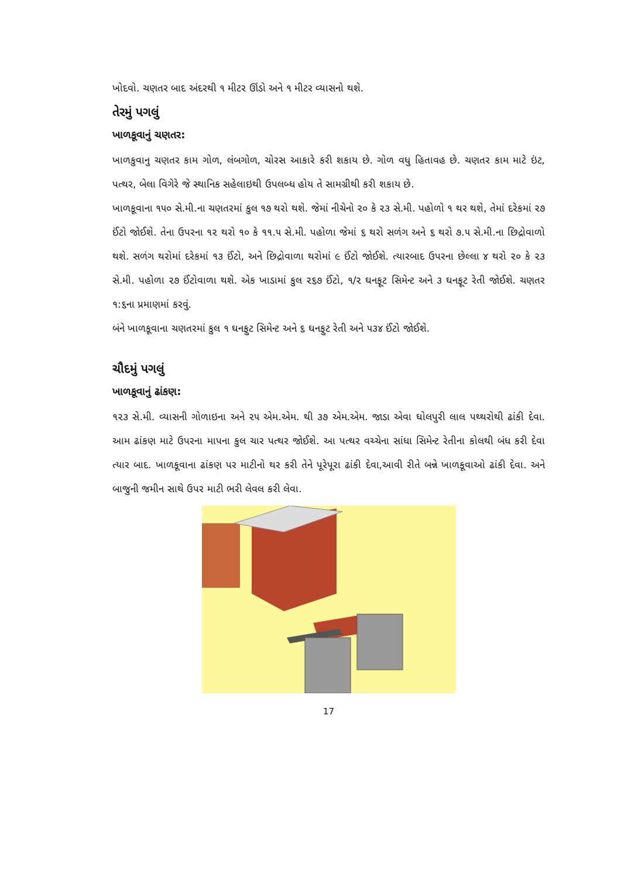ખોદવો. ચણતર બાદ અંદરથી ૧ મીટર ઊંડો અને ૧ મીટર વ્યાસનો થશે.
તેરમું પગલું
ખાળકૂવાનું ચણતર:
ખાળકુવાનુ ચણતર કામ ગોળ, લંબગોળ, ચોરસ આકારે કરી શકાય છે. ગોળ વધુ હિતાવહ છે. ચણતર કામ માટે ઇંટ, પત્થર, બેલા વિગેરે જે સ્થાનિક સહેલાઇથી ઉપલબ્ધ હોય તે સામગ્રીથી કરી શકાય છે.
ખાળકૂવાના ૧૫૦ સે.મી.ના ચણતરમાં કુલ ૧૭ થરો થશે. જેમાં નીચેનો ૨૦ કે ૨૩ સે.મી. પહોળો ૧ થર થશે, તેમાં દરેકમાં ૨૭ ઈંટો જોઈશે. તેના ઉપરના ૧૨ થરો ૧૦ કે ૧૧.૫ સે.મી. પહોળા જેમાં ૬ થરો સળંગ અને ૬ થરો ૭.૫ સે.મી.ના છિદ્રોવાળો થશે. સળંગ થરોમાં દરેકમાં ૧૩ ઈંટો, અને છિદ્રોવાળા થરોમાં ૯ ઈંટો જોઈશે. ત્યારબાદ ઉપરના છેલ્લા ૪ થરો ૨૦ કે ૨૩ સે.મી. પહોળા ૨૭ ઈંટોવાળા થશે. એક ખાડામાં કુલ ૨૬૭ ઈંટો, ૧/૨ ઘનફૂટ સિમેન્ટ અને ૩ ઘનફૂટ રેતી જોઈશે. ચણતર ૧:૬ના પ્રમાણમાં કરવું.
બંને ખાળકૂવાના ચણતરમાં કુલ ૧ ઘનફુટ સિમેન્ટ અને ૬ ઘનફુટ રેતી અને ૫૩૪ ઈંટો જોઈશે.
ચૌદમું પગલું
ખાળકૂવાનું ઢાંકણ:
૧૨૩ સે.મી. વ્યાસની ગોળાઇના અને ૨૫ એમ.એમ. થી ૩૭ એમ.એમ. જાડા એવા ઘોલપુરી લાલ પથ્થરોથી ઢાંકી દેવા. આમ ઢાંકણ માટે ઉપરના માપના કુલ ચાર પત્થર જોઈશે. આ પત્થર વચ્ચેના સાંધા સિમેન્ટ રેતીના કોલથી બંધ કરી દેવા ત્યાર બાદ. ખાળકૂવાના ઢાંકણ પર માટીનો થર કરી તેને પૂરેપૂરા ઢાંકી દેવા,આવી રીતે બન્ને ખાળકૂવાઓ ઢાંકી દેવા. અને બાજુની જમીન સાથે ઉપર માટી ભરી લેવલ કરી લેવા.
17